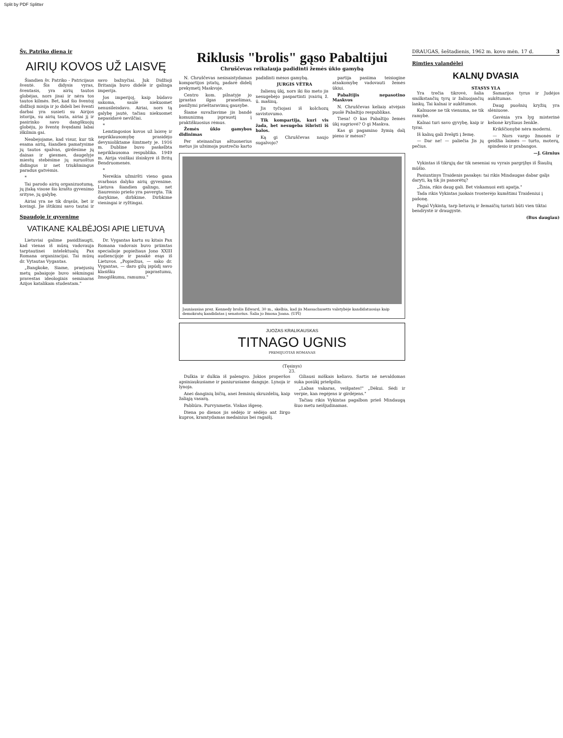Split by PDF Splitter
Šv. Patriko diena ir
AIRIŲ KOVOS UŽ LAISVĘ
Šiandien šv. Patriko - Patricijaus šventė. Šis didysis vyras, šventasis, yra airių tautos globėjas, nors jisai ir nėra tos tautos kilmės. Bet, kad šio šventoj didžioji misija ir jo dideli bei šventi darbai yra susieti su Airijos istorija, su airių tauta, airiai jį ir pasirinko savo dangškuojų globėju, jo šventę švęsdami labai iškilmin gai.
Neabejojame, kad visur, kur tik esama airių, šiandien pamatysime jų tautos spalvas, girdėsime jų dainas ir giesmes, daugelyje miestų stebėsime jų suruoštus didingus ir net triukšmingus paradus gatvėmis.
*
Tai parodo airių organizuotumą, jų įtaką visose šio krašto gyvenimo srityse, jų galybę.
Airiai yra ne tik drąsūs, bet ir kovingi. Jie ištikimi savo tautai ir savo bažnyčiai. Juk Didžioji Britanija buvo didelė ir galinga imperija.
Jos imperijoj, kaip būdavo sakoma, saulė niekuomet nenusileisdavo. Airiai, nors tą galybę jautė, tačiau niekuomet nepasidavė nevilčiai.
*
Lemtingosios kovos už laisvę ir nepriklausomybę prasidėjo devynioliktame šimtmety je. 1916 m. Dubline buvo paskelbta nepriklausoma respublika. 1949 m. Airija visiškai išsiskyrė iš Britų Bendruomenės.
*
Nereikia užmiršti vieno gana svarbaus dalyko airių gyvenime. Lietuva šiandien galingo, net žiauresnio priešo yra pavergta. Tik darykime, dirbkime. Dirbkime vieningai ir ryžtingai.
Spaudoje ir gyvenime
VATIKANE KALBĖJOSI APIE LIETUVĄ
Lietuviai galime pasidžiaugti, kad vienas iš mūsų vadovauja tarptautinei intelektualų Pax Romana organizacijai. Tai mūsų dr. Vytautas Vygantas.
„Bangkoke, Siame, praėjusių metų pabaigoje buvo sėkmingai pravestas ideologinis seminaras Azijos katalikam studentam."
Dr. Vygantas kartu su kitais Pax Romana vadovais buvo priimtas specialioje popiežiaus Jono XXIII audiencijoje ir pasakė esąs iš Lietuvos. „Popiežius, — sako dr. Vygantas, — daro gilų įspūdį savo klasišku paprastumu, žmogiškumu, ramumu."
Riklusis "brolis" gąso Pabaltijui
Chruščevas reikalauja padidinti žemės ūkio gamybą
N. Chruščevas nesisaistydamas kompartijos įstatų, padarė didelį prekymetį Maskvoje.
Centro kom. pilnatyje jo įprastas ilgas pranešimas, pasižymi prieštaravimų gausybe.
Šiame suvažiavime jis bandė komunizmą įspraustį į praktiškuosius rėmus.
Žemės ūkio gamybos didinimas
Per ateinančius aštuonerius metus jis užsimoja pustrečio karto padidinti mėsos gamybą.
JURGIS VĖTRA
žalienų ūkį, nors iki šio meto jis nesugebėjo paspartinti įvairių ž. ū. mašinų.
Jis tyčiojasi iš kolchozų savistovumo.
Tik kompartija, kuri vis žada, bet nesugeba išbristi iš balos.
Ką gi Chruščevas naujo sugalvojo?
partija pasiima teisiogine atsakomybę vadovauti žemės ūkiui.
Pabaltijis nepasotino Maskvos
N. Chruščevas keliaiș atvėjais puolė Pabaltijo respublikas.
Tiesa! O kas Pabaltijo žemės ūkį sugriovė? O gi Maskva.
Kas gi pagamino žymią dalį pieno ir mėsos?
Jauniausias prez. Kennedy brolis Edward, 30 m., skelbia, kad jis Massachusetts valstybėje kandidatuosiąs kaip demokratų kandidatas į senatorius. Šalia jo žmona Joana. (UPI)
JUOZAS KRALIKAUSKAS
TITNAGO UGNIS
PREMIJUOTAS ROMANAS
(Tęsinys)
23.
Dulkia ir dulkia iš palengvo. Jokios properšos apsiniaukusiame ir paniurusiame danguje. Lynoja ir lynoja.
Anei danginių bičių, anei žeminių skruzdėlių, kaip žaliąją vasarą.
Pabliūra. Purvynmetis. Viskas išgesę.
Diena po dienos jis sėdėjo ir sėdėjo ant žirgo kupros, kramtydamas medainius bei ragaišį.
Giliausi miškais keliavo. Sartis nė nevaldomas suka posūkį priešpilin.
„Labas vakaras, veišpates!" „Dėkui. Sėdi ir verpie, kan regėjens ir girdėjens."
Tačiau rikis Vykintas pagalbon prieš Mindaugą šiuo metu neišjudinamas.
DRAUGAS, šeštadienis, 1962 m. kovo mėn. 17 d. 3
Rimties valandėlei
KALNŲ DVASIA
STASYS YLA
Yra trečia tikrovė, šalia smilkstančių tyrų ir žaliuojančių lankų. Tai kalnai ir aukštumos.
Kalnuose ne tik vienuma, ne tik ramybė.
Kalnai turi savo gyvybę, kaip ir tyrai.
Iš kalnų gali žvelgti į žemę.
— Dar ne! — paliečia Jis jų pečius.
Samarijos tyrus ir Judėjos aukštumas.
Daug puošnių kryžių yra slėniuose.
Gavėnia yra lyg misterinė kelionė kryžiaus ženkle.
Krikščionybė nėra moderni.
— Nors vargo žmonės ir geidžia laimės — turto, moterų, spindesio ir prabangos.
—J. Girnius
Vykintas iš tikrųjų dar tik neseniai su vyrais pargrįžęs iš Šiaulių mūšio.
Pasiuntinys Traidenis pasakęs: tai rikis Mindaugas dabar galįs daryti, ką tik jis panorėtų?
„Žinia, rikis daug gali. Bet viskamuoi esti apatja."
Tada rikis Vykintas juokais tvosterėjo kumštimi Traideniui į pašonę.
Pagal Vykintą, tarp lietuvių ir žemaičių turinti būti vien tiktai bendrystė ir draugystė.
(Bus daugiau)